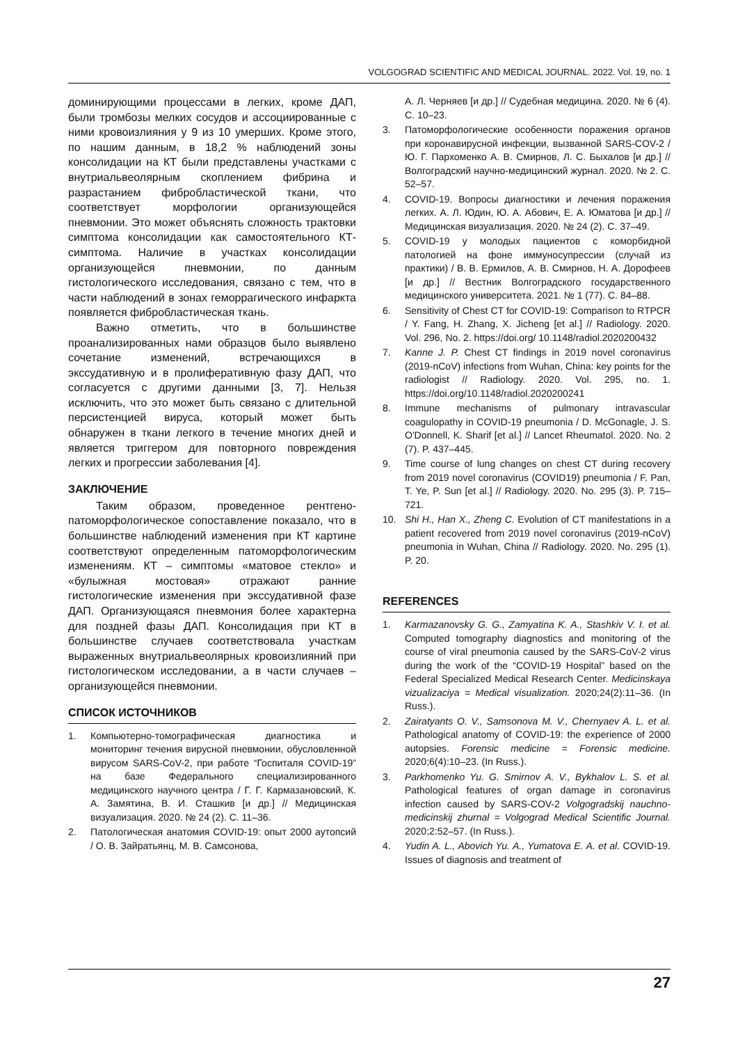VOLGOGRAD SCIENTIFIC AND MEDICAL JOURNAL. 2022. Vol. 19, no. 1
доминирующими процессами в легких, кроме ДАП, были тромбозы мелких сосудов и ассоциированные с ними кровоизлияния у 9 из 10 умерших. Кроме этого, по нашим данным, в 18,2 % наблюдений зоны консолидации на КТ были представлены участками с внутриальвеолярным скоплением фибрина и разрастанием фибробластической ткани, что соответствует морфологии организующейся пневмонии. Это может объяснять сложность трактовки симптома консолидации как самостоятельного КТ-симптома. Наличие в участках консолидации организующейся пневмонии, по данным гистологического исследования, связано с тем, что в части наблюдений в зонах геморрагического инфаркта появляется фибробластическая ткань.
Важно отметить, что в большинстве проанализированных нами образцов было выявлено сочетание изменений, встречающихся в экссудативную и в пролиферативную фазу ДАП, что согласуется с другими данными [3, 7]. Нельзя исключить, что это может быть связано с длительной персистенцией вируса, который может быть обнаружен в ткани легкого в течение многих дней и является триггером для повторного повреждения легких и прогрессии заболевания [4].
ЗАКЛЮЧЕНИЕ
Таким образом, проведенное рентгено-патоморфологическое сопоставление показало, что в большинстве наблюдений изменения при КТ картине соответствуют определенным патоморфологическим изменениям. КТ – симптомы «матовое стекло» и «булыжная мостовая» отражают ранние гистологические изменения при экссудативной фазе ДАП. Организующаяся пневмония более характерна для поздней фазы ДАП. Консолидация при КТ в большинстве случаев соответствовала участкам выраженных внутриальвеолярных кровоизлияний при гистологическом исследовании, а в части случаев – организующейся пневмонии.
СПИСОК ИСТОЧНИКОВ
1. Компьютерно-томографическая диагностика и мониторинг течения вирусной пневмонии, обусловленной вирусом SARS-CoV-2, при работе “Госпиталя COVID-19” на базе Федерального специализированного медицинского научного центра / Г. Г. Кармазановский, К. А. Замятина, В. И. Сташкив [и др.] // Медицинская визуализация. 2020. № 24 (2). С. 11–36.
2. Патологическая анатомия COVID-19: опыт 2000 аутопсий / О. В. Зайратьянц, М. В. Самсонова,
А. Л. Черняев [и др.] // Судебная медицина. 2020. № 6 (4). С. 10–23.
3. Патоморфологические особенности поражения органов при коронавирусной инфекции, вызванной SARS-COV-2 / Ю. Г. Пархоменко А. В. Смирнов, Л. С. Быхалов [и др.] // Волгоградский научно-медицинский журнал. 2020. № 2. С. 52–57.
4. COVID-19. Вопросы диагностики и лечения поражения легких. А. Л. Юдин, Ю. А. Абович, Е. А. Юматова [и др.] // Медицинская визуализация. 2020. № 24 (2). С. 37–49.
5. COVID-19 у молодых пациентов с коморбидной патологией на фоне иммуносупрессии (случай из практики) / В. В. Ермилов, А. В. Смирнов, Н. А. Дорофеев [и др.] // Вестник Волгоградского государственного медицинского университета. 2021. № 1 (77). С. 84–88.
6. Sensitivity of Chest CT for COVID-19: Comparison to RTPCR / Y. Fang, H. Zhang, X. Jicheng [et al.] // Radiology. 2020. Vol. 296, No. 2. https://doi.org/ 10.1148/radiol.2020200432
7. Kanne J. P. Chest CT findings in 2019 novel coronavirus (2019-nCoV) infections from Wuhan, China: key points for the radiologist // Radiology. 2020. Vol. 295, no. 1. https://doi.org/10.1148/radiol.2020200241
8. Immune mechanisms of pulmonary intravascular coagulopathy in COVID-19 pneumonia / D. McGonagle, J. S. O'Donnell, K. Sharif [et al.] // Lancet Rheumatol. 2020. No. 2 (7). P. 437–445.
9. Time course of lung changes on chest CT during recovery from 2019 novel coronavirus (COVID19) pneumonia / F. Pan, T. Ye, P. Sun [et al.] // Radiology. 2020. No. 295 (3). P. 715–721.
10. Shi H., Han X., Zheng C. Evolution of CT manifestations in a patient recovered from 2019 novel coronavirus (2019-nCoV) pneumonia in Wuhan, China // Radiology. 2020. No. 295 (1). P. 20.
REFERENCES
1. Karmazanovsky G. G., Zamyatina K. A., Stashkiv V. I. et al. Computed tomography diagnostics and monitoring of the course of viral pneumonia caused by the SARS-CoV-2 virus during the work of the “COVID-19 Hospital” based on the Federal Specialized Medical Research Center. Medicinskaya vizualizaciya = Medical visualization. 2020;24(2):11–36. (In Russ.).
2. Zairatyants O. V., Samsonova M. V., Chernyaev A. L. et al. Pathological anatomy of COVID-19: the experience of 2000 autopsies. Forensic medicine = Forensic medicine. 2020;6(4):10–23. (In Russ.).
3. Parkhomenko Yu. G. Smirnov A. V., Bykhalov L. S. et al. Pathological features of organ damage in coronavirus infection caused by SARS-COV-2 Volgogradskij nauchno-medicinskij zhurnal = Volgograd Medical Scientific Journal. 2020;2:52–57. (In Russ.).
4. Yudin A. L., Abovich Yu. A., Yumatova E. A. et al. COVID-19. Issues of diagnosis and treatment of
27